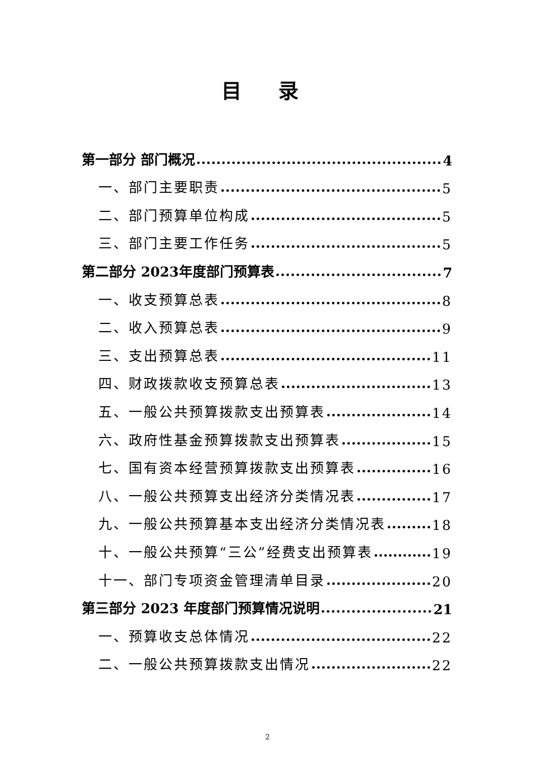目 录
第一部分 部门概况 4
一、部门主要职责 5
二、部门预算单位构成 5
三、部门主要工作任务 5
第二部分 2023年度部门预算表 7
一、收支预算总表 8
二、收入预算总表 9
三、支出预算总表 11
四、财政拨款收支预算总表 13
五、一般公共预算拨款支出预算表 14
六、政府性基金预算拨款支出预算表 15
七、国有资本经营预算拨款支出预算表 16
八、一般公共预算支出经济分类情况表 17
九、一般公共预算基本支出经济分类情况表 18
十、一般公共预算“三公”经费支出预算表 19
十一、部门专项资金管理清单目录 20
第三部分 2023 年度部门预算情况说明 21
一、预算收支总体情况 22
二、一般公共预算拨款支出情况 22
2